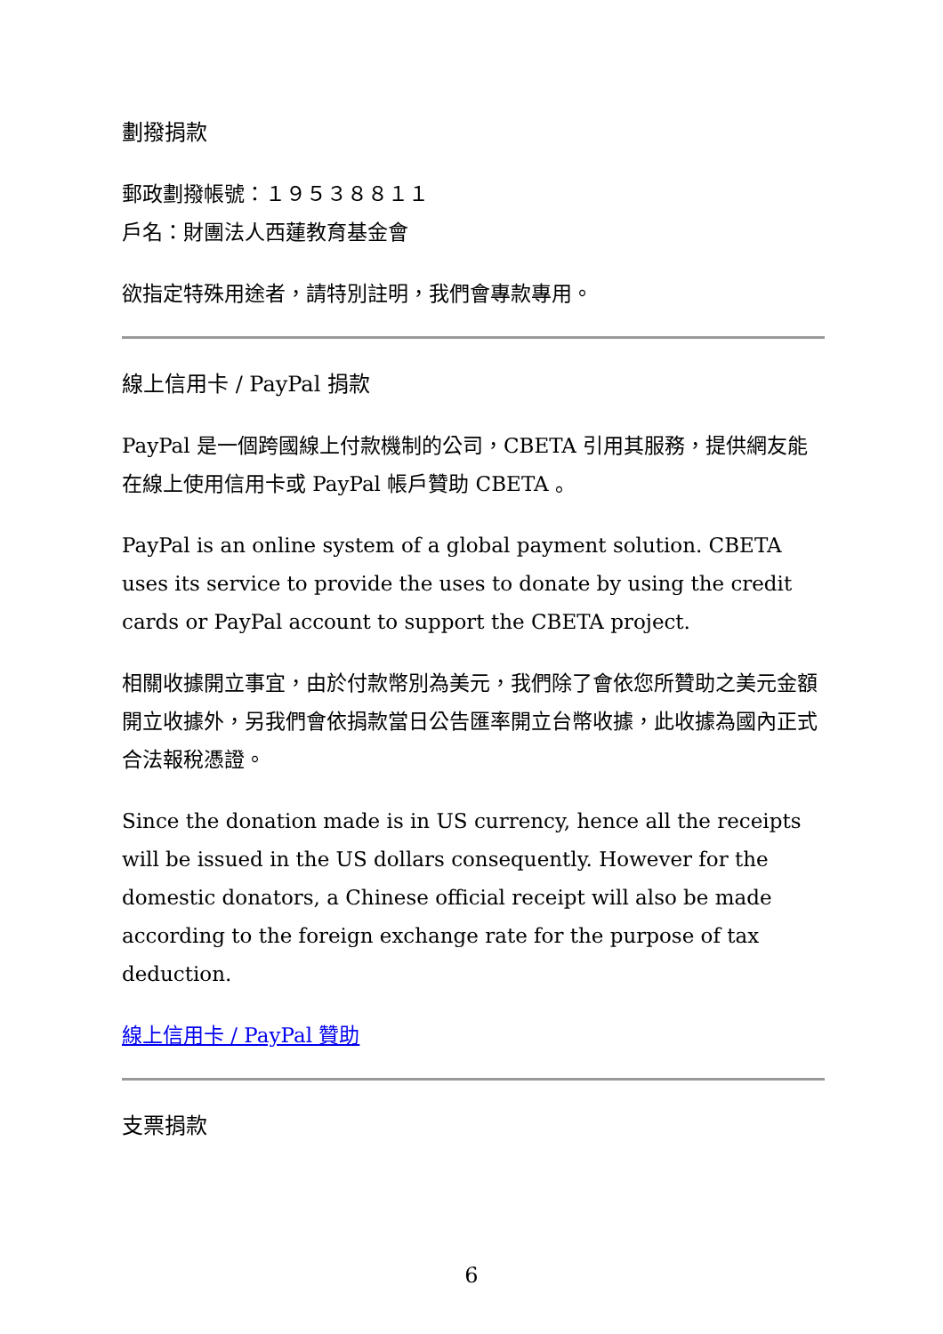劃撥捐款
郵政劃撥帳號：１９５３８８１１
戶名：財團法人西蓮教育基金會
欲指定特殊用途者，請特別註明，我們會專款專用。
線上信用卡 / PayPal 捐款
PayPal 是一個跨國線上付款機制的公司，CBETA 引用其服務，提供網友能在線上使用信用卡或 PayPal 帳戶贊助 CBETA 。
PayPal is an online system of a global payment solution. CBETA uses its service to provide the uses to donate by using the credit cards or PayPal account to support the CBETA project.
相關收據開立事宜，由於付款幣別為美元，我們除了會依您所贊助之美元金額開立收據外，另我們會依捐款當日公告匯率開立台幣收據，此收據為國內正式合法報稅憑證。
Since the donation made is in US currency, hence all the receipts will be issued in the US dollars consequently. However for the domestic donators, a Chinese official receipt will also be made according to the foreign exchange rate for the purpose of tax deduction.
線上信用卡 / PayPal 贊助
支票捐款
6